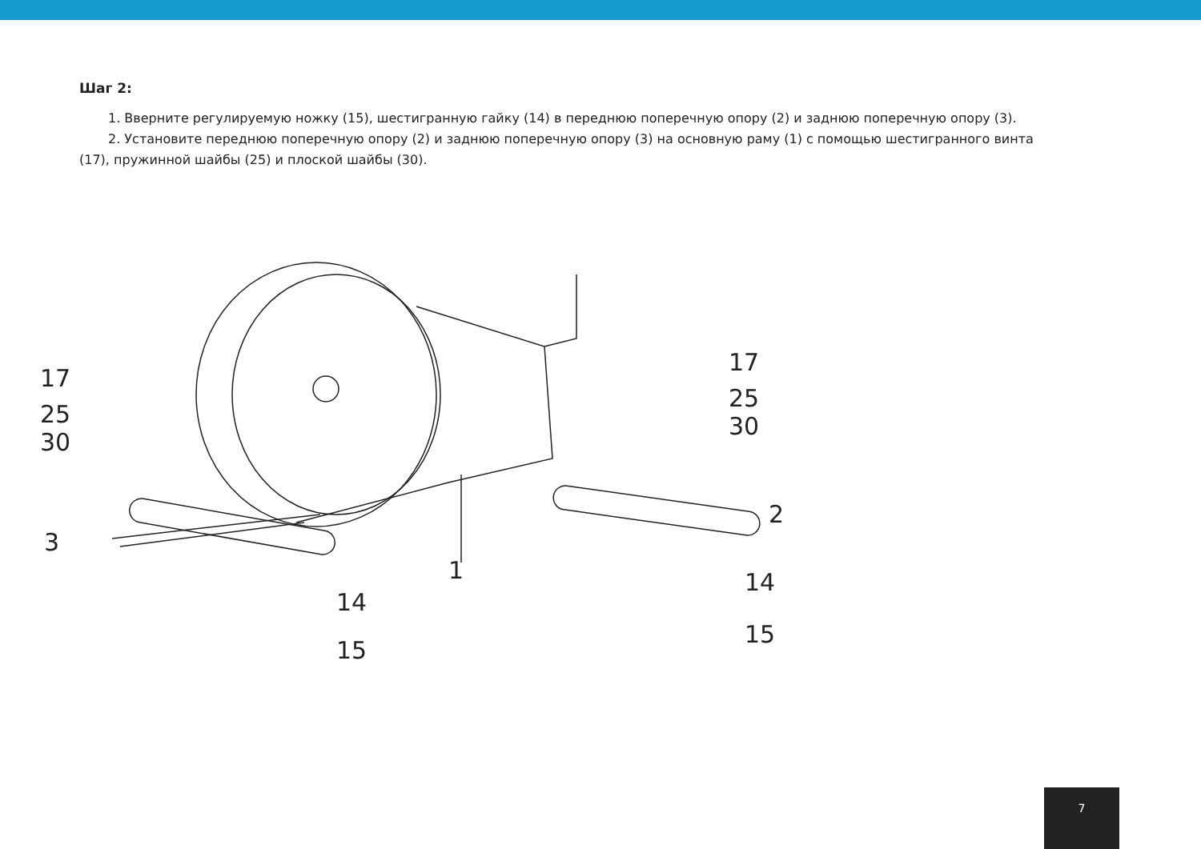Шаг 2:
1. Вверните регулируемую ножку (15), шестигранную гайку (14) в переднюю поперечную опору (2) и заднюю поперечную опору (3).
2. Установите переднюю поперечную опору (2) и заднюю поперечную опору (3) на основную раму (1) с помощью шестигранного винта
(17), пружинной шайбы (25) и плоской шайбы (30).
17
25
30
3
1
2
17
25
30
14
15
14
15
7